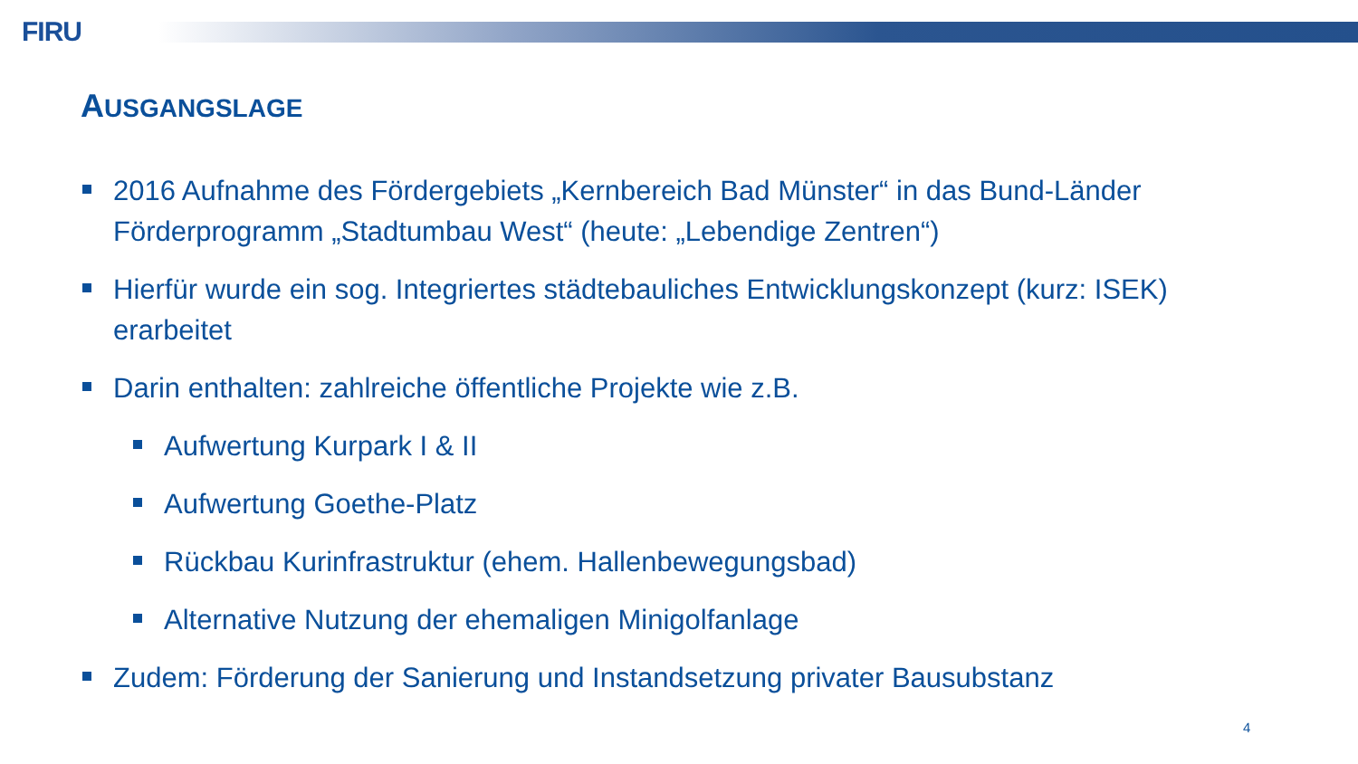FIRU
AUSGANGSLAGE
2016 Aufnahme des Fördergebiets „Kernbereich Bad Münster“ in das Bund-Länder Förderprogramm „Stadtumbau West“ (heute: „Lebendige Zentren“)
Hierfür wurde ein sog. Integriertes städtebauliches Entwicklungskonzept (kurz: ISEK) erarbeitet
Darin enthalten: zahlreiche öffentliche Projekte wie z.B.
Aufwertung Kurpark I & II
Aufwertung Goethe-Platz
Rückbau Kurinfrastruktur (ehem. Hallenbewegungsbad)
Alternative Nutzung der ehemaligen Minigolfanlage
Zudem: Förderung der Sanierung und Instandsetzung privater Bausubstanz
4